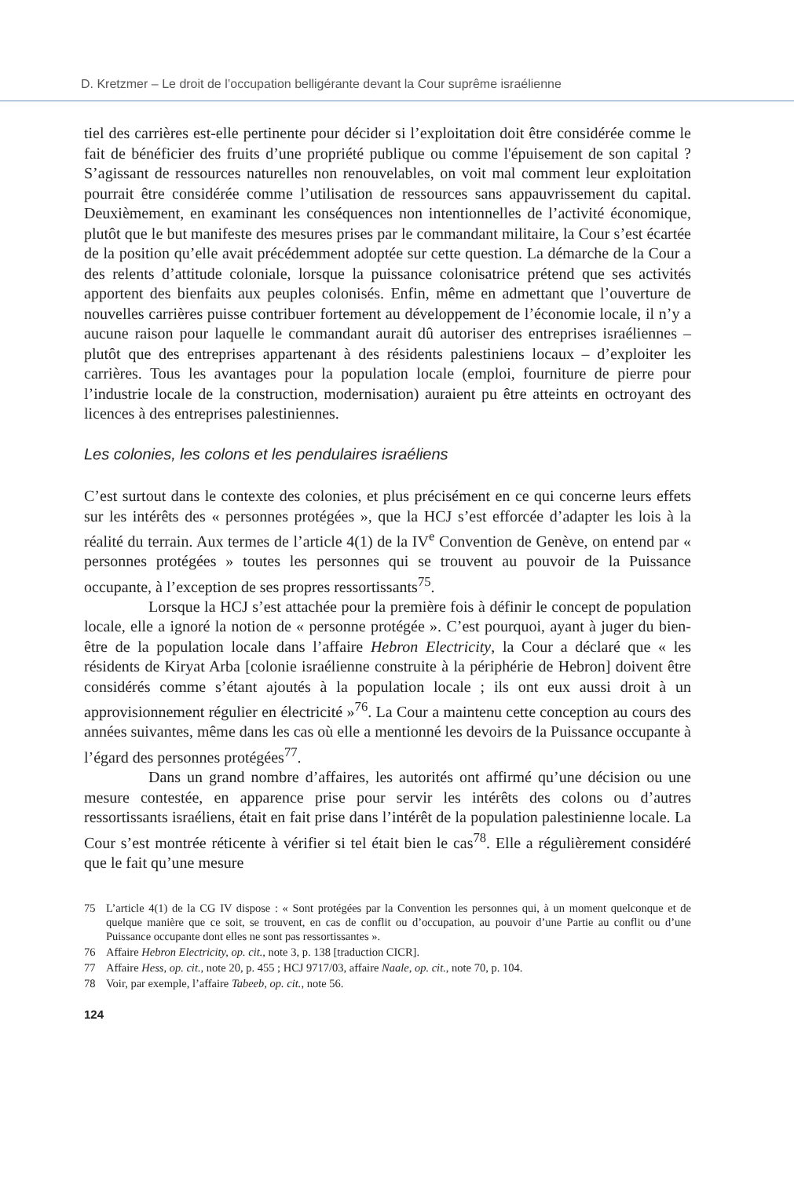D. Kretzmer – Le droit de l’occupation belligérante devant la Cour suprême israélienne
tiel des carrières est-elle pertinente pour décider si l’exploitation doit être considérée comme le fait de bénéficier des fruits d’une propriété publique ou comme l'épuisement de son capital ? S’agissant de ressources naturelles non renouvelables, on voit mal comment leur exploitation pourrait être considérée comme l’utilisation de ressources sans appauvrissement du capital. Deuxièmement, en examinant les conséquences non intentionnelles de l’activité économique, plutôt que le but manifeste des mesures prises par le commandant militaire, la Cour s’est écartée de la position qu’elle avait précédemment adoptée sur cette question. La démarche de la Cour a des relents d’attitude coloniale, lorsque la puissance colonisatrice prétend que ses activités apportent des bienfaits aux peuples colonisés. Enfin, même en admettant que l’ouverture de nouvelles carrières puisse contribuer fortement au développement de l’économie locale, il n’y a aucune raison pour laquelle le commandant aurait dû autoriser des entreprises israéliennes – plutôt que des entreprises appartenant à des résidents palestiniens locaux – d’exploiter les carrières. Tous les avantages pour la population locale (emploi, fourniture de pierre pour l’industrie locale de la construction, modernisation) auraient pu être atteints en octroyant des licences à des entreprises palestiniennes.
Les colonies, les colons et les pendulaires israéliens
C’est surtout dans le contexte des colonies, et plus précisément en ce qui concerne leurs effets sur les intérêts des « personnes protégées », que la HCJ s’est efforcée d’adapter les lois à la réalité du terrain. Aux termes de l’article 4(1) de la IV<sup>e</sup> Convention de Genève, on entend par « personnes protégées » toutes les personnes qui se trouvent au pouvoir de la Puissance occupante, à l’exception de ses propres ressortissants<sup>75</sup>.
Lorsque la HCJ s’est attachée pour la première fois à définir le concept de population locale, elle a ignoré la notion de « personne protégée ». C’est pourquoi, ayant à juger du bien-être de la population locale dans l’affaire Hebron Electricity, la Cour a déclaré que « les résidents de Kiryat Arba [colonie israélienne construite à la périphérie de Hebron] doivent être considérés comme s’étant ajoutés à la population locale ; ils ont eux aussi droit à un approvisionnement régulier en électricité »<sup>76</sup>. La Cour a maintenu cette conception au cours des années suivantes, même dans les cas où elle a mentionné les devoirs de la Puissance occupante à l’égard des personnes protégées<sup>77</sup>.
Dans un grand nombre d’affaires, les autorités ont affirmé qu’une décision ou une mesure contestée, en apparence prise pour servir les intérêts des colons ou d’autres ressortissants israéliens, était en fait prise dans l’intérêt de la population palestinienne locale. La Cour s’est montrée réticente à vérifier si tel était bien le cas<sup>78</sup>. Elle a régulièrement considéré que le fait qu’une mesure
75 L’article 4(1) de la CG IV dispose : « Sont protégées par la Convention les personnes qui, à un moment quelconque et de quelque manière que ce soit, se trouvent, en cas de conflit ou d’occupation, au pouvoir d’une Partie au conflit ou d’une Puissance occupante dont elles ne sont pas ressortissantes ».
76 Affaire Hebron Electricity, op. cit., note 3, p. 138 [traduction CICR].
77 Affaire Hess, op. cit., note 20, p. 455 ; HCJ 9717/03, affaire Naale, op. cit., note 70, p. 104.
78 Voir, par exemple, l’affaire Tabeeb, op. cit., note 56.
124